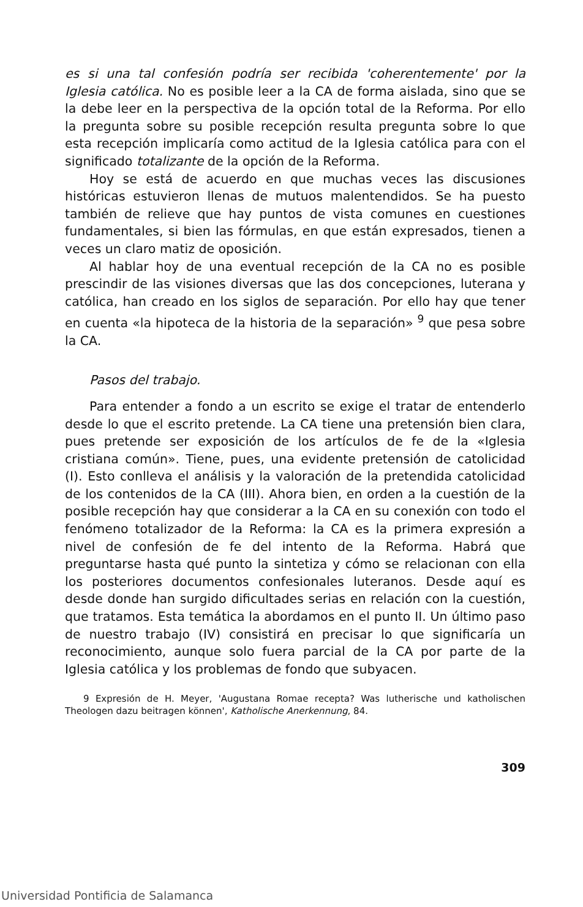es si una tal confesión podría ser recibida 'coherentemente' por la Iglesia católica. No es posible leer a la CA de forma aislada, sino que se la debe leer en la perspectiva de la opción total de la Reforma. Por ello la pregunta sobre su posible recepción resulta pregunta sobre lo que esta recepción implicaría como actitud de la Iglesia católica para con el significado totalizante de la opción de la Reforma.
Hoy se está de acuerdo en que muchas veces las discusiones históricas estuvieron llenas de mutuos malentendidos. Se ha puesto también de relieve que hay puntos de vista comunes en cuestiones fundamentales, si bien las fórmulas, en que están expresados, tienen a veces un claro matiz de oposición.
Al hablar hoy de una eventual recepción de la CA no es posible prescindir de las visiones diversas que las dos concepciones, luterana y católica, han creado en los siglos de separación. Por ello hay que tener en cuenta «la hipoteca de la historia de la separación» <sup>9</sup> que pesa sobre la CA.
Pasos del trabajo.
Para entender a fondo a un escrito se exige el tratar de entenderlo desde lo que el escrito pretende. La CA tiene una pretensión bien clara, pues pretende ser exposición de los artículos de fe de la «Iglesia cristiana común». Tiene, pues, una evidente pretensión de catolicidad (I). Esto conlleva el análisis y la valoración de la pretendida catolicidad de los contenidos de la CA (III). Ahora bien, en orden a la cuestión de la posible recepción hay que considerar a la CA en su conexión con todo el fenómeno totalizador de la Reforma: la CA es la primera expresión a nivel de confesión de fe del intento de la Reforma. Habrá que preguntarse hasta qué punto la sintetiza y cómo se relacionan con ella los posteriores documentos confesionales luteranos. Desde aquí es desde donde han surgido dificultades serias en relación con la cuestión, que tratamos. Esta temática la abordamos en el punto II. Un último paso de nuestro trabajo (IV) consistirá en precisar lo que significaría un reconocimiento, aunque solo fuera parcial de la CA por parte de la Iglesia católica y los problemas de fondo que subyacen.
9 Expresión de H. Meyer, 'Augustana Romae recepta? Was lutherische und katholischen Theologen dazu beitragen können', Katholische Anerkennung, 84.
309
Universidad Pontificia de Salamanca